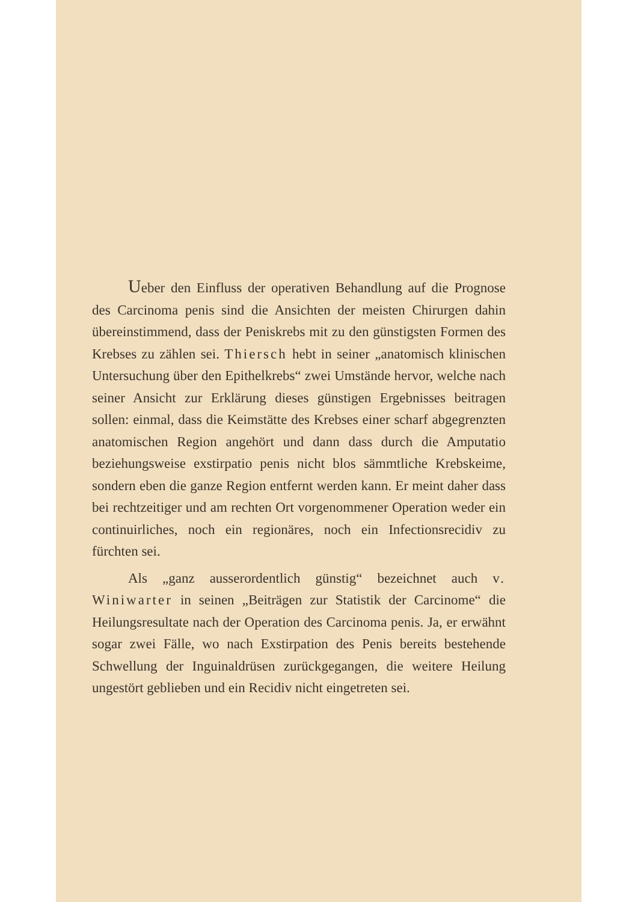Ueber den Einfluss der operativen Behandlung auf die Prognose des Carcinoma penis sind die Ansichten der meisten Chirurgen dahin übereinstimmend, dass der Penis­krebs mit zu den günstigsten Formen des Krebses zu zählen sei. Thiersch hebt in seiner „anatomisch klinischen Un­tersuchung über den Epithelkrebs“ zwei Umstände hervor, welche nach seiner Ansicht zur Erklärung dieses günstigen Ergebnisses beitragen sollen: einmal, dass die Keimstätte des Krebses einer scharf abgegrenzten anatomischen Region angehört und dann dass durch die Amputatio beziehungs­weise exstirpatio penis nicht blos sämmtliche Krebskeime, sondern eben die ganze Region entfernt werden kann. Er meint daher dass bei rechtzeitiger und am rechten Ort vor­genommener Operation weder ein continuirliches, noch ein regionäres, noch ein Infectionsrecidiv zu fürchten sei.
Als „ganz ausserordentlich günstig“ bezeichnet auch v. Winiwarter in seinen „Beiträgen zur Statistik der Carcinome“ die Heilungsresultate nach der Operation des Carcinoma penis. Ja, er erwähnt sogar zwei Fälle, wo nach Exstirpation des Penis bereits bestehende Schwellung der Inguinaldrüsen zurückgegangen, die weitere Heilung ungestört geblieben und ein Recidiv nicht eingetreten sei.